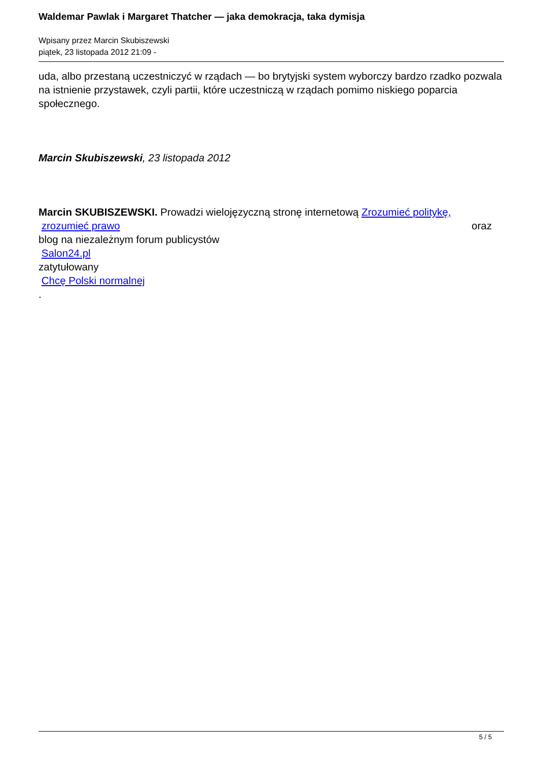Waldemar Pawlak i Margaret Thatcher — jaka demokracja, taka dymisja
Wpisany przez Marcin Skubiszewski
piątek, 23 listopada 2012 21:09 -
uda, albo przestaną uczestniczyć w rządach — bo brytyjski system wyborczy bardzo rzadko pozwala na istnienie przystawek, czyli partii, które uczestniczą w rządach pomimo niskiego poparcia społecznego.
Marcin Skubiszewski, 23 listopada 2012
Marcin SKUBISZEWSKI. Prowadzi wielojęzyczną stronę internetową Zrozumieć politykę,
zrozumieć prawo oraz
blog na niezależnym forum publicystów
Salon24.pl
zatytułowany
Chcę Polski normalnej
.
5 / 5